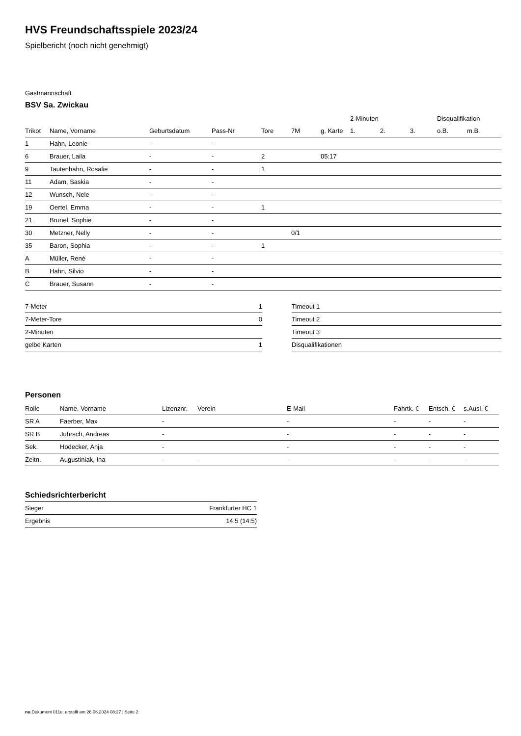HVS Freundschaftsspiele 2023/24
Spielbericht (noch nicht genehmigt)
Gastmannschaft
BSV Sa. Zwickau
| | | | | | | | 2-Minuten | | | Disqualifikation | |
| --- | --- | --- | --- | --- | --- | --- | --- | --- | --- | --- | --- |
| Trikot | Name, Vorname | Geburtsdatum | Pass-Nr | Tore | 7M | g. Karte | 1. | 2. | 3. | o.B. | m.B. |
| 1 | Hahn, Leonie | - | - | | | | | | | | |
| 6 | Brauer, Laila | - | - | 2 | | 05:17 | | | | | |
| 9 | Tautenhahn, Rosalie | - | - | 1 | | | | | | | |
| 11 | Adam, Saskia | - | - | | | | | | | | |
| 12 | Wunsch, Nele | - | - | | | | | | | | |
| 19 | Oertel, Emma | - | - | 1 | | | | | | | |
| 21 | Brunel, Sophie | - | - | | | | | | | | |
| 30 | Metzner, Nelly | - | - | | 0/1 | | | | | | |
| 35 | Baron, Sophia | - | - | 1 | | | | | | | |
| A | Müller, René | - | - | | | | | | | | |
| B | Hahn, Silvio | - | - | | | | | | | | |
| C | Brauer, Susann | - | - | | | | | | | | |
| 7-Meter | 1 |
| 7-Meter-Tore | 0 |
| 2-Minuten | |
| gelbe Karten | 1 |
| Timeout 1 |
| Timeout 2 |
| Timeout 3 |
| Disqualifikationen |
Personen
| Rolle | Name, Vorname | Lizenznr. | Verein | E-Mail | Fahrtk. € | Entsch. € | s.Ausl. € |
| --- | --- | --- | --- | --- | --- | --- | --- |
| SR A | Faerber, Max | - | | - | - | - | - |
| SR B | Juhrsch, Andreas | - | | - | - | - | - |
| Sek. | Hodecker, Anja | - | | - | - | - | - |
| Zeitn. | Augustiniak, Ina | - | - | - | - | - | - |
Schiedsrichterbericht
| Sieger | Frankfurter HC 1 |
| Ergebnis | 14:5 (14:5) |
nu.Dokument 011e, erstellt am 26.06.2024 08:27 | Seite 2